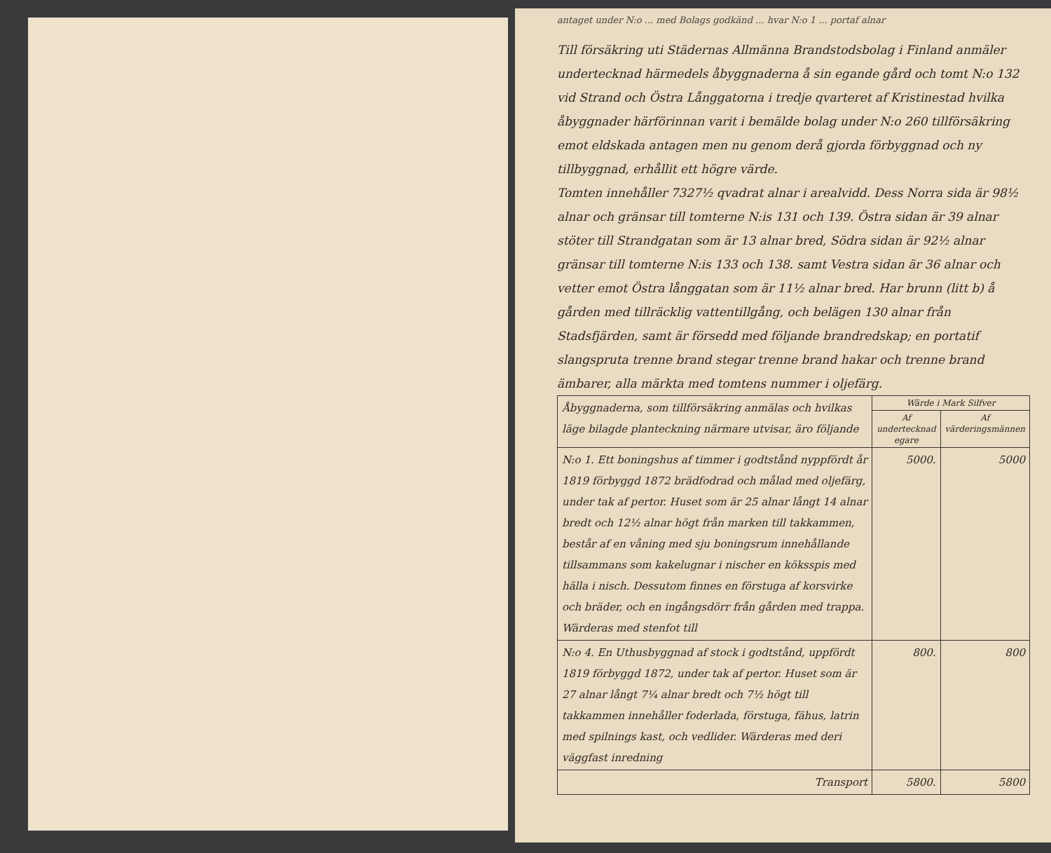antaget under N:o ... med Bolags godkänd ... hvar N:o 1 ... portaf alnar
Till försäkring uti Städernas Allmänna Brandstodsbolag i Finland anmäler undertecknad härmedels åbyggnaderna å sin egande gård och tomt N:o 132 vid Strand och Östra Långgatorna i tredje qvarteret af Kristinestad hvilka åbyggnader härförinnan varit i bemälde bolag under N:o 260 tillförsäkring emot eldskada antagen men nu genom derå gjorda förbyggnad och ny tillbyggnad, erhållit ett högre värde.
Tomten innehåller 7327½ qvadrat alnar i arealvidd. Dess Norra sida är 98½ alnar och gränsar till tomterne N:is 131 och 139. Östra sidan är 39 alnar stöter till Strandgatan som är 13 alnar bred, Södra sidan är 92½ alnar gränsar till tomterne N:is 133 och 138. samt Vestra sidan är 36 alnar och vetter emot Östra långgatan som är 11½ alnar bred. Har brunn (litt b) å gården med tillräcklig vattentillgång, och belägen 130 alnar från Stadsfjärden, samt är försedd med följande brandredskap; en portatif slangspruta trenne brand stegar trenne brand hakar och trenne brand ämbarer, alla märkta med tomtens nummer i oljefärg.
| Åbyggnaderna, som tillförsäkring anmälas och hvilkas läge bilagde planteckning närmare utvisar, äro följande | Wärde i Mark Silfver | |
| | Af undertecknad egare | Af värderingsmännen |
| N:o 1. Ett boningshus af timmer i godtstånd nyppfördt år 1819 förbyggd 1872 brädfodrad och målad med oljefärg, under tak af pertor. Huset som är 25 alnar långt 14 alnar bredt och 12½ alnar högt från marken till takkammen, består af en våning med sju boningsrum innehållande tillsammans som kakelugnar i nischer en köksspis med hälla i nisch. Dessutom finnes en förstuga af korsvirke och bräder, och en ingångsdörr från gården med trappa. Wärderas med stenfot till | 5000. | 5000 |
| N:o 4. En Uthusbyggnad af stock i godtstånd, uppfördt 1819 förbyggd 1872, under tak af pertor. Huset som är 27 alnar långt 7¼ alnar bredt och 7½ högt till takkammen innehåller foderlada, förstuga, fähus, latrin med spilnings kast, och vedlider. Wärderas med deri väggfast inredning | 800. | 800 |
| Transport | 5800. | 5800 |